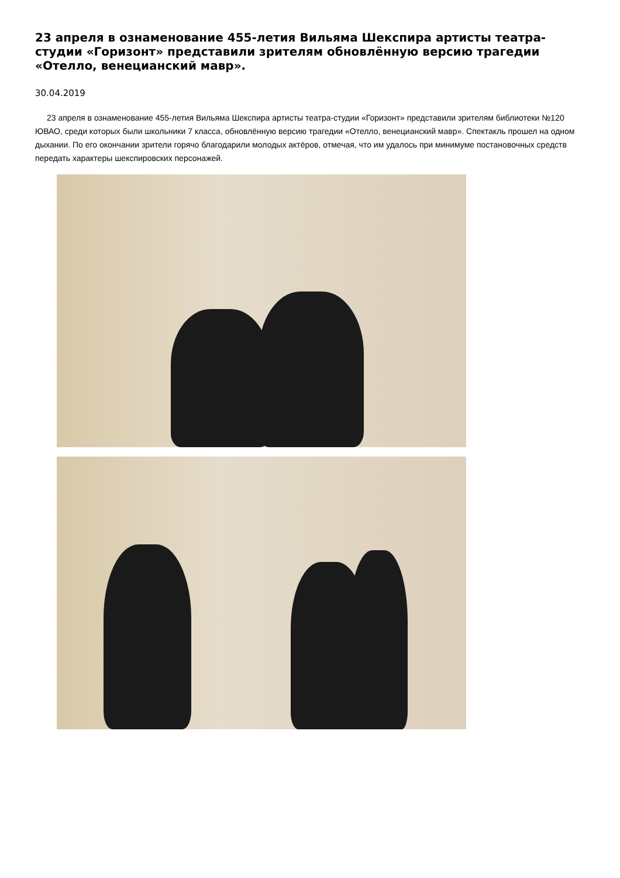23 апреля в ознаменование 455-летия Вильяма Шекспира артисты театра-студии «Горизонт» представили зрителям обновлённую версию трагедии «Отелло, венецианский мавр».
30.04.2019
23 апреля в ознаменование 455-летия Вильяма Шекспира артисты театра-студии «Горизонт» представили зрителям библиотеки №120 ЮВАО, среди которых были школьники 7 класса, обновлённую версию трагедии «Отелло, венецианский мавр». Спектакль прошел на одном дыхании. По его окончании зрители горячо благодарили молодых актёров, отмечая, что им удалось при минимуме постановочных средств передать характеры шекспировских персонажей.